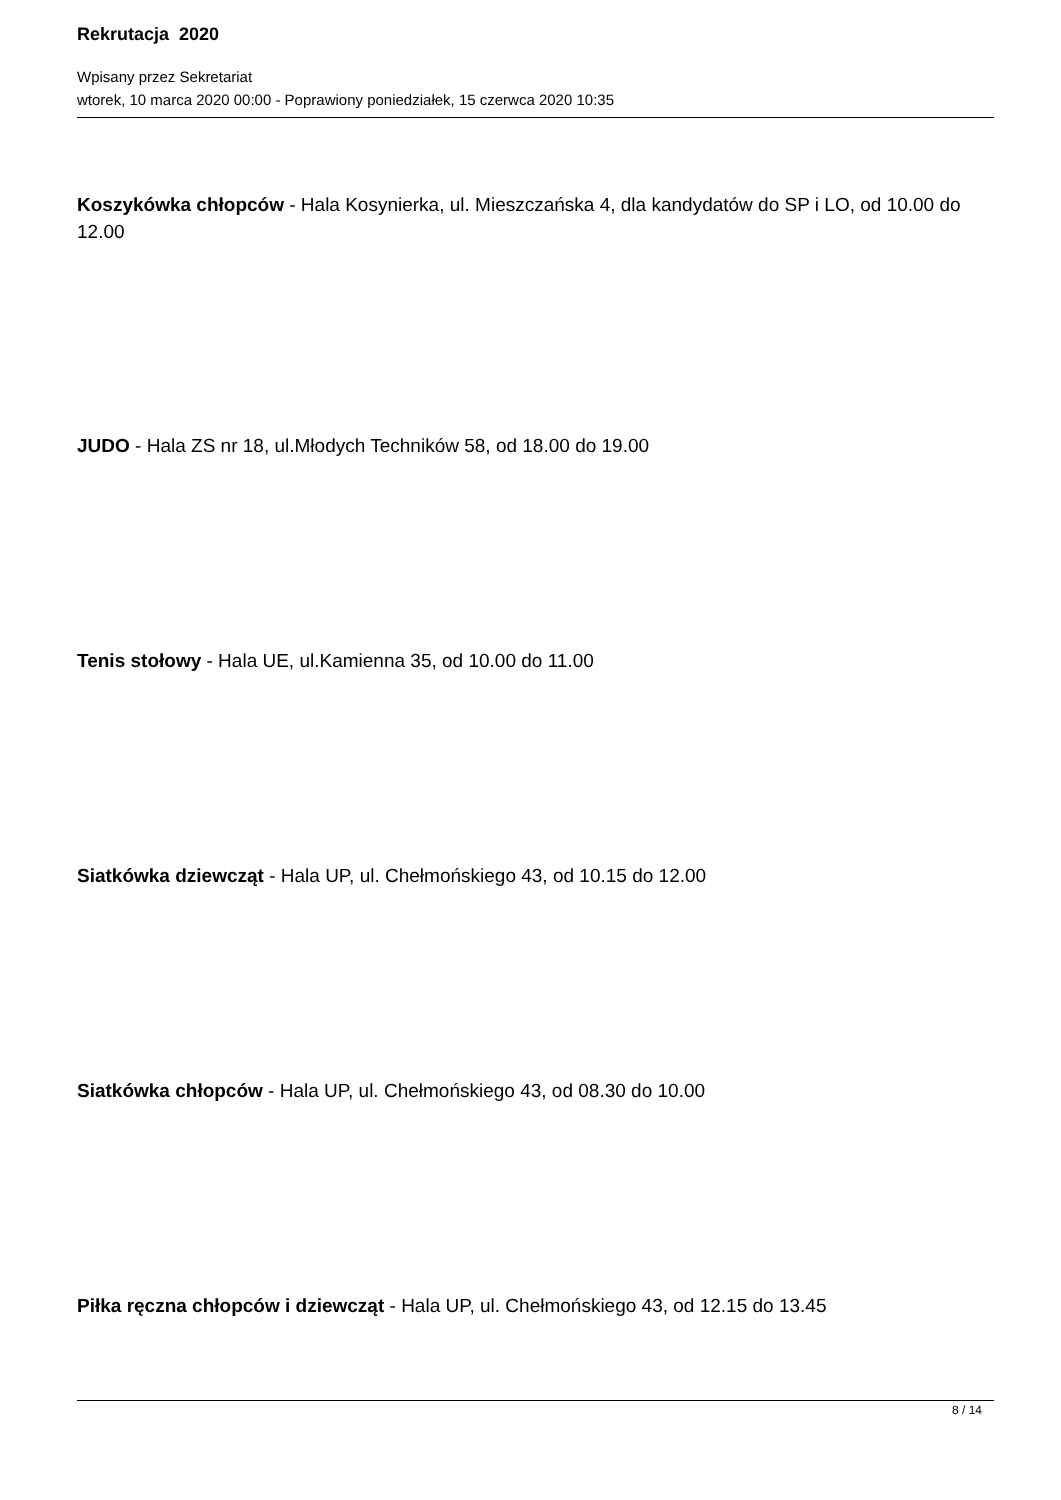Rekrutacja 2020
Wpisany przez Sekretariat
wtorek, 10 marca 2020 00:00 - Poprawiony poniedziałek, 15 czerwca 2020 10:35
Koszykówka chłopców - Hala Kosynierka, ul. Mieszczańska 4, dla kandydatów do SP i LO, od 10.00 do 12.00
JUDO - Hala ZS nr 18, ul.Młodych Techników 58, od 18.00 do 19.00
Tenis stołowy - Hala UE, ul.Kamienna 35, od 10.00 do 11.00
Siatkówka dziewcząt - Hala UP, ul. Chełmońskiego 43, od 10.15 do 12.00
Siatkówka chłopców - Hala UP, ul. Chełmońskiego 43, od 08.30 do 10.00
Piłka ręczna chłopców i dziewcząt - Hala UP, ul. Chełmońskiego 43, od 12.15 do 13.45
8 / 14